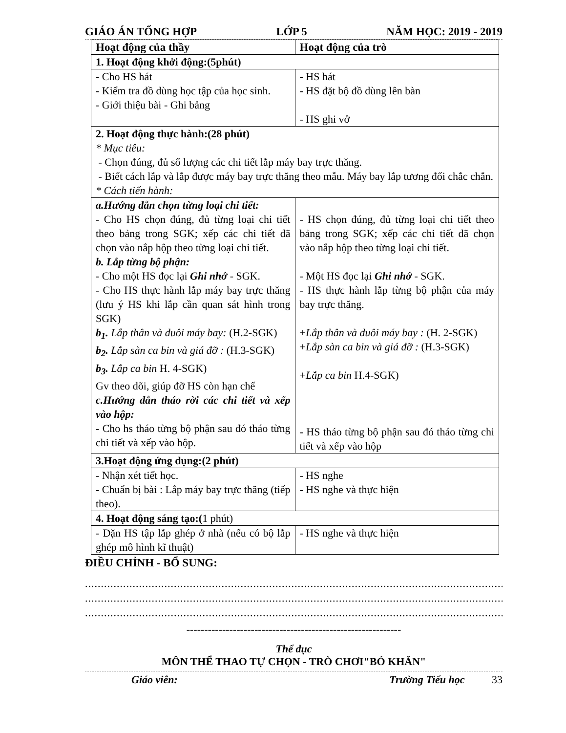GIÁO ÁN TỔNG HỢP LỚP 5 NĂM HỌC: 2019 - 2019
| Hoạt động của thầy | Hoạt động của trò |
| --- | --- |
| 1. Hoạt động khởi động:(5phút) | |
| - Cho HS hát - Kiểm tra đồ dùng học tập của học sinh. - Giới thiệu bài - Ghi bảng | - HS hát - HS đặt bộ đồ dùng lên bàn - HS ghi vở |
| 2. Hoạt động thực hành:(28 phút) * Mục tiêu: - Chọn đúng, đủ số lượng các chi tiết lắp máy bay trực thăng. - Biết cách lắp và lắp được máy bay trực thăng theo mẫu. Máy bay lắp tương đối chắc chắn. * Cách tiến hành: | |
| a.Hướng dẫn chọn từng loại chi tiết: - Cho HS chọn đúng, đủ từng loại chi tiết theo bảng trong SGK; xếp các chi tiết đã chọn vào nắp hộp theo từng loại chi tiết. b. Lắp từng bộ phận: - Cho một HS đọc lại Ghi nhớ - SGK. - Cho HS thực hành lắp máy bay trực thăng (lưu ý HS khi lắp cần quan sát hình trong SGK) b<sub>1</sub>. Lắp thân và đuôi máy bay: (H.2-SGK) b<sub>2</sub>. Lắp sàn ca bin và giá đỡ : (H.3-SGK) b<sub>3</sub>. Lắp ca bin H. 4-SGK) Gv theo dõi, giúp đỡ HS còn hạn chế c.Hướng dẫn tháo rời các chi tiết và xếp vào hộp: - Cho hs tháo từng bộ phận sau đó tháo từng chi tiết và xếp vào hộp. | - HS chọn đúng, đủ từng loại chi tiết theo bảng trong SGK; xếp các chi tiết đã chọn vào nắp hộp theo từng loại chi tiết. - Một HS đọc lại Ghi nhớ - SGK. - HS thực hành lắp từng bộ phận của máy bay trực thăng. + Lắp thân và đuôi máy bay : (H. 2-SGK) + Lắp sàn ca bin và giá đỡ : (H.3-SGK) + Lắp ca bin H.4-SGK) - HS tháo từng bộ phận sau đó tháo từng chi tiết và xếp vào hộp |
| 3.Hoạt động ứng dụng:(2 phút) | |
| - Nhận xét tiết học. - Chuẩn bị bài : Lắp máy bay trực thăng (tiếp theo). | - HS nghe - HS nghe và thực hiện |
| 4. Hoạt động sáng tạo:( 1 phút) | |
| - Dặn HS tập lắp ghép ở nhà (nếu có bộ lắp ghép mô hình kĩ thuật) | - HS nghe và thực hiện |
ĐIỀU CHỈNH - BỔ SUNG:
..........................................................................................................................................
..........................................................................................................................................
..........................................................................................................................................
------------------------------------------------------------
Thể dục
MÔN THỂ THAO TỰ CHỌN - TRÒ CHƠI"BỎ KHĂN"
Giáo viên: Trường Tiểu học 33